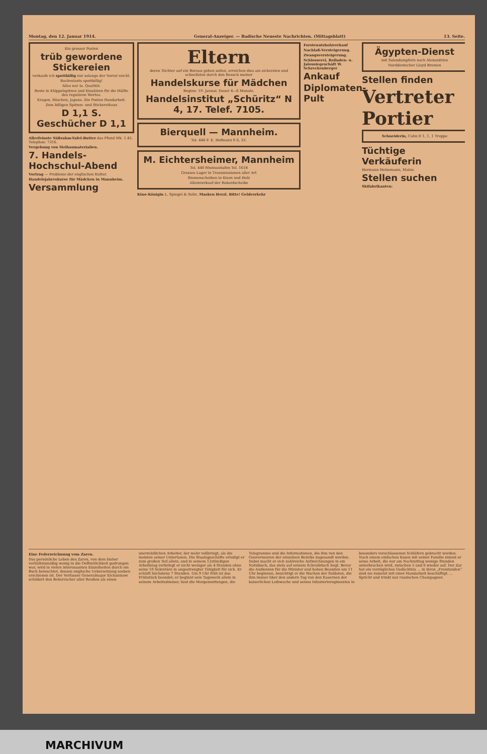Montag, den 12. Januar 1914. General-Anzeiger. — Badische Neueste Nachrichten. (Mittagsblatt) 13. Seite.
Ein grosser Posten
trüb gewordene Stickereien
verkaufe ich spottbillig nur solange der Vorrat reicht.
Rockvolants spottbillig!
Alles nur Ia. Qualität.
Reste in Klöppelspitzen und Einsätzen für die Hälfte des regulären Wertes.
Kragen, Rüschen, Japons. Ein Posten Handarbeit.
Zum billigen Spitzen- und Stickereihaus
D 1,1 S. Geschücher D 1,1
Allerfeinste Süßrahm-Tafel-Butter das Pfund Mk. 1.45. Telephon: 7316.
Vergebung von Sielbaumaterialien.
7. Handels-Hochschul-Abend
Vortrag — Probleme der englischen Kultur.
Handelsjahreskurse für Mädchen in Mannheim.
Versammlung
Eltern
deren Töchter auf ein Bureau gehen sollen, erreichen dies am sichersten und schnellsten durch den Besuch meiner
Handelskurse für Mädchen
Beginn: 19. Januar, Dauer 4—6 Monate.
Handelsinstitut „Schüritz“ N 4, 17. Telef. 7105.
Bierquell — Mannheim.
Tel. 446 F. E. Hofmann S 6, 33.
M. Eichtersheimer, Mannheim
Tel. 440 Rheinauhafen Tel. 1618
Grosses Lager in Transmissionen aller Art
Riemenscheiben in Eisen und Holz
Alleinverkauf der Rekordscheibe
Kino-Königin L. Spiegel & Sohn. Masken Herzl. Bitte! Geldverkehr
Forstenutzholzverkauf
Nachlaß-Versteigerung.
Zwangsversteigerung.
Schlosserei, Rolladen- u. Jalousiegeschäft W. Schreckenberger
Ankauf
Diplomaten-Pult
Ägypten-Dienst
mit Salondampfern nach Alexandrien
Norddeutscher Lloyd Bremen
Stellen finden
Vertreter
Portier
Schneiderin, Cahn D 1, 1, 1 Treppe
Tüchtige Verkäuferin
Hermann Heinemann, Mainz.
Stellen suchen
Skifabrikanten:
Eine Federzeichnung vom Zaren.
Das persönliche Leben des Zaren, von dem bisher verhältnismäßig wenig in die Oeffentlichkeit gedrungen war, wird in vielen interessanten Einzelheiten durch ein Buch beleuchtet, dessen englische Uebersetzung soeben erschienen ist. Der Verfasser Generalmajor Elchaninow schildert den Beherrscher aller Reußen als einen unermüdlichen Arbeiter, der mehr vollbringt, als die meisten seiner Untertanen. Die Staatsgeschäfte erledigt er zum großen Teil allein, und in seinem 12stündigen Arbeitstag verbringt er nicht weniger als 4 Stunden ohne seine 10 Sekretäre in angestrengter Tätigkeit für sich. Er schläft höchstens 7 Stunden. Um 9 Uhr früh ist das Frühstück beendet; er beginnt sein Tagewerk allein in seinem Arbeitszimmer, liest die Morgenzeitungen, die Telegramme und die Informationen, die ihm von den Gouverneuren der einzelnen Bezirke zugesandt werden. Dabei macht er sich zahlreiche Aufzeichnungen in ein Notizbuch, das stets auf seinem Schreibtisch liegt. Bevor die Audienzen für die Minister und hohen Beamten um 11 Uhr beginnen, besichtigt er die Wachen der Soldaten, die ihm immer über den andern Tag von den Kasernen der kaiserlichen Leibwache und seines Infanterieregimentes in besonders verschlossenen Schläfern gebracht werden. Nach einem einfachen Essen mit seiner Familie nimmt er seine Arbeit, die nur am Nachmittag wenige Stunden unterbrochen wird, zwischen 5 und 6 wieder auf. Der Zar hat ein vorzügliches Gedächtnis ... in ihren „Freistunden“ sind sie zumeist mit einer Handarbeit beschäftigt. ... Spricht und trinkt nur russischen Champagner.
MARCHIVUM